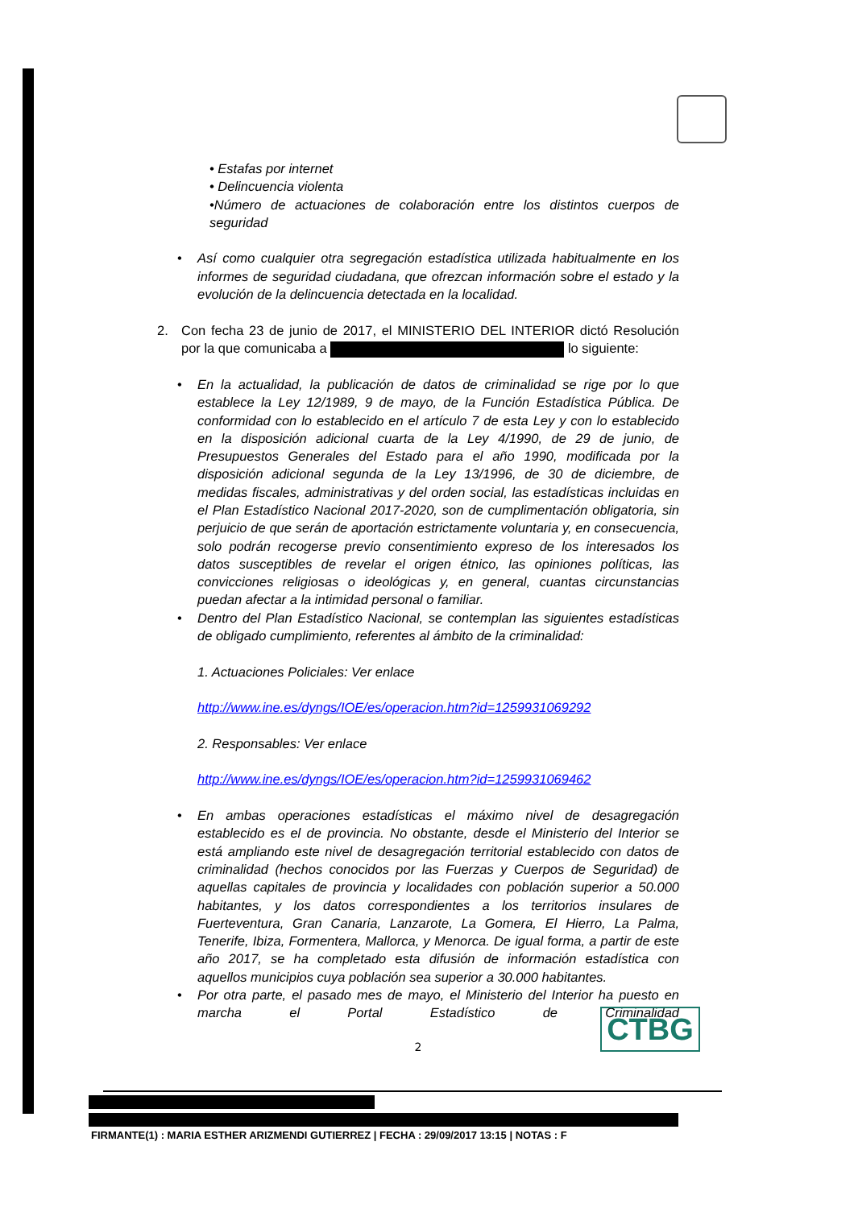• Estafas por internet
• Delincuencia violenta
•Número de actuaciones de colaboración entre los distintos cuerpos de seguridad
• Así como cualquier otra segregación estadística utilizada habitualmente en los informes de seguridad ciudadana, que ofrezcan información sobre el estado y la evolución de la delincuencia detectada en la localidad.
2. Con fecha 23 de junio de 2017, el MINISTERIO DEL INTERIOR dictó Resolución por la que comunicaba a lo siguiente:
• En la actualidad, la publicación de datos de criminalidad se rige por lo que establece la Ley 12/1989, 9 de mayo, de la Función Estadística Pública. De conformidad con lo establecido en el artículo 7 de esta Ley y con lo establecido en la disposición adicional cuarta de la Ley 4/1990, de 29 de junio, de Presupuestos Generales del Estado para el año 1990, modificada por la disposición adicional segunda de la Ley 13/1996, de 30 de diciembre, de medidas fiscales, administrativas y del orden social, las estadísticas incluidas en el Plan Estadístico Nacional 2017-2020, son de cumplimentación obligatoria, sin perjuicio de que serán de aportación estrictamente voluntaria y, en consecuencia, solo podrán recogerse previo consentimiento expreso de los interesados los datos susceptibles de revelar el origen étnico, las opiniones políticas, las convicciones religiosas o ideológicas y, en general, cuantas circunstancias puedan afectar a la intimidad personal o familiar.
• Dentro del Plan Estadístico Nacional, se contemplan las siguientes estadísticas de obligado cumplimiento, referentes al ámbito de la criminalidad:
1. Actuaciones Policiales: Ver enlace
http://www.ine.es/dyngs/IOE/es/operacion.htm?id=1259931069292
2. Responsables: Ver enlace
http://www.ine.es/dyngs/IOE/es/operacion.htm?id=1259931069462
• En ambas operaciones estadísticas el máximo nivel de desagregación establecido es el de provincia. No obstante, desde el Ministerio del Interior se está ampliando este nivel de desagregación territorial establecido con datos de criminalidad (hechos conocidos por las Fuerzas y Cuerpos de Seguridad) de aquellas capitales de provincia y localidades con población superior a 50.000 habitantes, y los datos correspondientes a los territorios insulares de Fuerteventura, Gran Canaria, Lanzarote, La Gomera, El Hierro, La Palma, Tenerife, Ibiza, Formentera, Mallorca, y Menorca. De igual forma, a partir de este año 2017, se ha completado esta difusión de información estadística con aquellos municipios cuya población sea superior a 30.000 habitantes.
• Por otra parte, el pasado mes de mayo, el Ministerio del Interior ha puesto en marcha el Portal Estadístico de Criminalidad
2
CTBG
FIRMANTE(1) : MARIA ESTHER ARIZMENDI GUTIERREZ | FECHA : 29/09/2017 13:15 | NOTAS : F